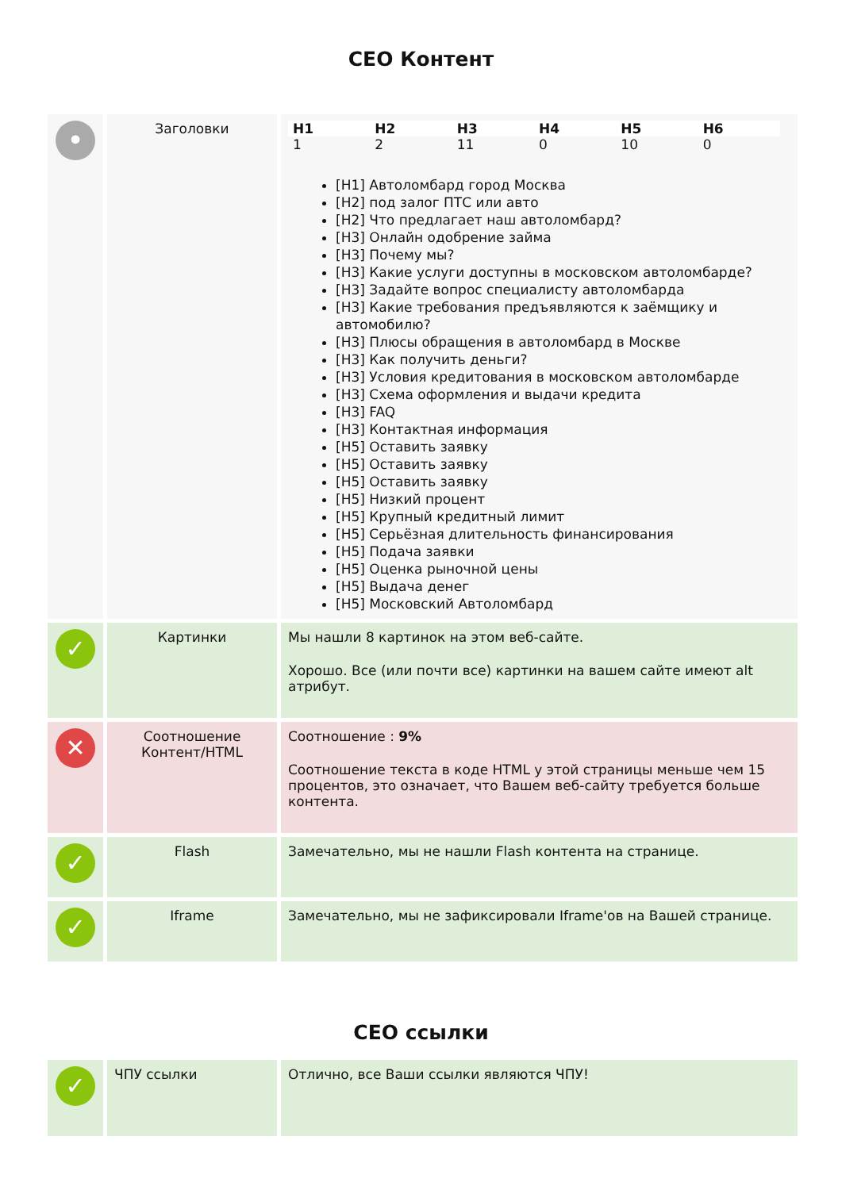СЕО Контент
| • | Заголовки | / H1 / H2 / H3 / H4 / H5 / H6 / / --- / --- / --- / --- / --- / --- / / 1 / 2 / 11 / 0 / 10 / 0 / [H1] Автоломбард город Москва [H2] под залог ПТС или авто [H2] Что предлагает наш автоломбард? [H3] Онлайн одобрение займа [H3] Почему мы? [H3] Какие услуги доступны в московском автоломбарде? [H3] Задайте вопрос специалисту автоломбарда [H3] Какие требования предъявляются к заёмщику и автомобилю? [H3] Плюсы обращения в автоломбард в Москве [H3] Как получить деньги? [H3] Условия кредитования в московском автоломбарде [H3] Схема оформления и выдачи кредита [H3] FAQ [H3] Контактная информация [H5] Оставить заявку [H5] Оставить заявку [H5] Оставить заявку [H5] Низкий процент [H5] Крупный кредитный лимит [H5] Серьёзная длительность финансирования [H5] Подача заявки [H5] Оценка рыночной цены [H5] Выдача денег [H5] Московский Автоломбард |
| ✓ | Картинки | Мы нашли 8 картинок на этом веб-сайте. Хорошо. Все (или почти все) картинки на вашем сайте имеют alt атрибут. |
| ✕ | Соотношение Контент/HTML | Соотношение : 9% Соотношение текста в коде HTML у этой страницы меньше чем 15 процентов, это означает, что Вашем веб-сайту требуется больше контента. |
| ✓ | Flash | Замечательно, мы не нашли Flash контента на странице. |
| ✓ | Iframe | Замечательно, мы не зафиксировали Iframe'ов на Вашей странице. |
СЕО ссылки
| ✓ | ЧПУ ссылки | Отлично, все Ваши ссылки являются ЧПУ! |